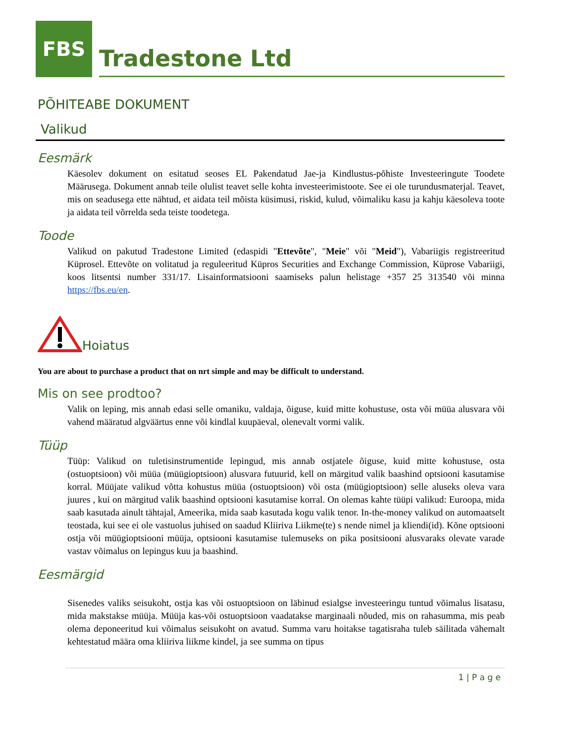FBS
Tradestone Ltd
PÕHITEABE DOKUMENT
Valikud
Eesmärk
Käesolev dokument on esitatud seoses EL Pakendatud Jae-ja Kindlustus-põhiste Investeeringute Toodete Määrusega. Dokument annab teile olulist teavet selle kohta investeerimistoote. See ei ole turundusmaterjal. Teavet, mis on seadusega ette nähtud, et aidata teil mõista küsimusi, riskid, kulud, võimaliku kasu ja kahju käesoleva toote ja aidata teil võrrelda seda teiste toodetega.
Toode
Valikud on pakutud Tradestone Limited (edaspidi "Ettevõte", "Meie" või "Meid"), Vabariigis registreeritud Küprosel. Ettevõte on volitatud ja reguleeritud Küpros Securities and Exchange Commission, Küprose Vabariigi, koos litsentsi number 331/17. Lisainformatsiooni saamiseks palun helistage +357 25 313540 või minna https://fbs.eu/en.
Hoiatus
You are about to purchase a product that on nrt simple and may be difficult to understand.
Mis on see prodtoo?
Valik on leping, mis annab edasi selle omaniku, valdaja, õiguse, kuid mitte kohustuse, osta või müüa alusvara või vahend määratud algväärtus enne või kindlal kuupäeval, olenevalt vormi valik.
Tüüp
Tüüp: Valikud on tuletisinstrumentide lepingud, mis annab ostjatele õiguse, kuid mitte kohustuse, osta (ostuoptsioon) või müüa (müügioptsioon) alusvara futuurid, kell on märgitud valik baashind optsiooni kasutamise korral. Müüjate valikud võtta kohustus müüa (ostuoptsioon) või osta (müügioptsioon) selle aluseks oleva vara juures , kui on märgitud valik baashind optsiooni kasutamise korral. On olemas kahte tüüpi valikud: Euroopa, mida saab kasutada ainult tähtajal, Ameerika, mida saab kasutada kogu valik tenor. In-the-money valikud on automaatselt teostada, kui see ei ole vastuolus juhised on saadud Kliiriva Liikme(te) s nende nimel ja kliendi(id). Kõne optsiooni ostja või müügioptsiooni müüja, optsiooni kasutamise tulemuseks on pika positsiooni alusvaraks olevate varade vastav võimalus on lepingus kuu ja baashind.
Eesmärgid
Sisenedes valiks seisukoht, ostja kas või ostuoptsioon on läbinud esialgse investeeringu tuntud võimalus lisatasu, mida makstakse müüja. Müüja kas-või ostuoptsioon vaadatakse marginaali nõuded, mis on rahasumma, mis peab olema deponeeritud kui võimalus seisukoht on avatud. Summa varu hoitakse tagatisraha tuleb säilitada vähemalt kehtestatud määra oma kliiriva liikme kindel, ja see summa on tipus
1 | P a g e